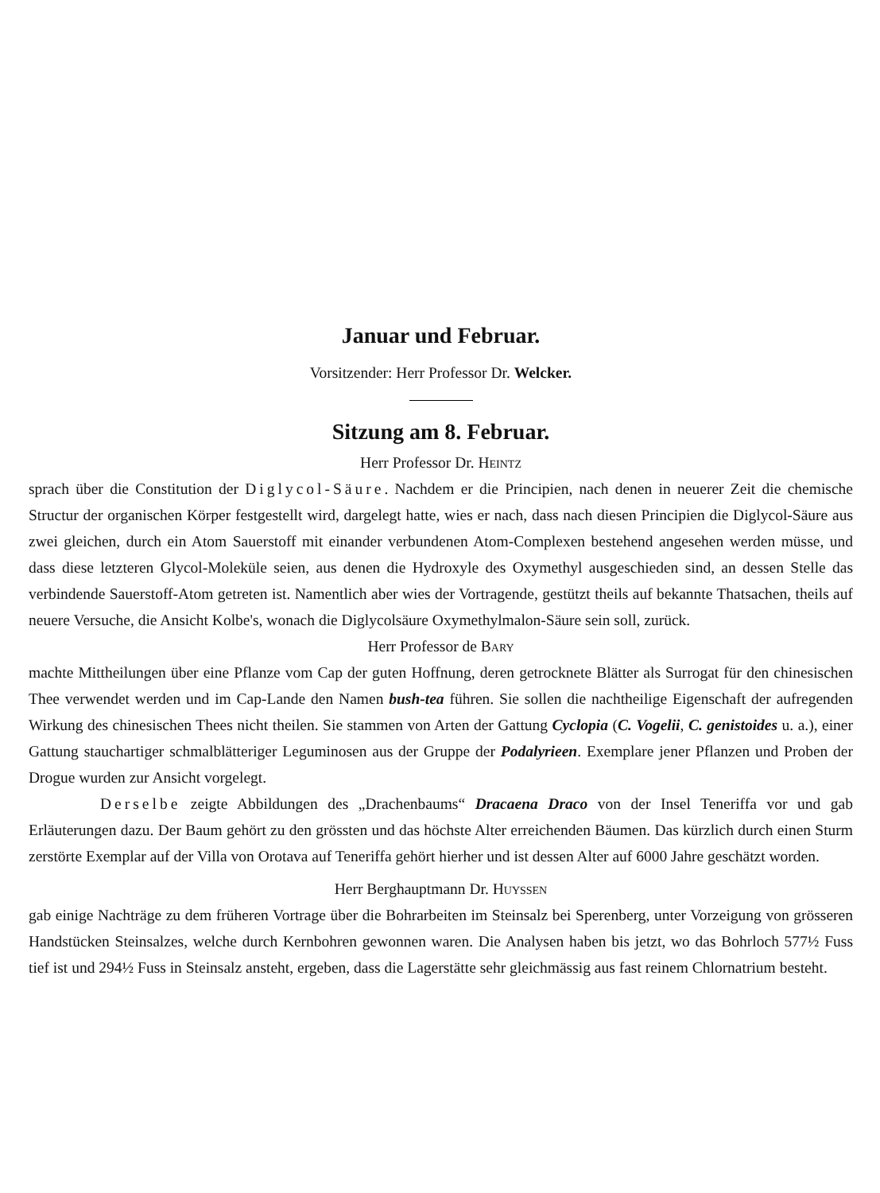Januar und Februar.
Vorsitzender: Herr Professor Dr. Welcker.
Sitzung am 8. Februar.
Herr Professor Dr. Heintz
sprach über die Constitution der Diglycol-Säure. Nachdem er die Principien, nach denen in neuerer Zeit die chemische Structur der organischen Körper festgestellt wird, dargelegt hatte, wies er nach, dass nach diesen Principien die Diglycol-Säure aus zwei gleichen, durch ein Atom Sauerstoff mit einander verbundenen Atom-Complexen bestehend angesehen werden müsse, und dass diese letzteren Glycol-Moleküle seien, aus denen die Hydroxyle des Oxymethyl ausgeschieden sind, an dessen Stelle das verbindende Sauerstoff-Atom getreten ist. Namentlich aber wies der Vortragende, gestützt theils auf bekannte Thatsachen, theils auf neuere Versuche, die Ansicht Kolbe's, wonach die Diglycolsäure Oxymethylmalon-Säure sein soll, zurück.
Herr Professor de Bary
machte Mittheilungen über eine Pflanze vom Cap der guten Hoffnung, deren getrocknete Blätter als Surrogat für den chinesischen Thee verwendet werden und im Cap-Lande den Namen bush-tea führen. Sie sollen die nachtheilige Eigenschaft der aufregenden Wirkung des chinesischen Thees nicht theilen. Sie stammen von Arten der Gattung Cyclopia (C. Vogelii, C. genistoides u. a.), einer Gattung stauchartiger schmalblätteriger Leguminosen aus der Gruppe der Podalyrieen. Exemplare jener Pflanzen und Proben der Drogue wurden zur Ansicht vorgelegt.
Derselbe zeigte Abbildungen des „Drachenbaums“ Dracaena Draco von der Insel Teneriffa vor und gab Erläuterungen dazu. Der Baum gehört zu den grössten und das höchste Alter erreichenden Bäumen. Das kürzlich durch einen Sturm zerstörte Exemplar auf der Villa von Orotava auf Teneriffa gehört hierher und ist dessen Alter auf 6000 Jahre geschätzt worden.
Herr Berghauptmann Dr. Huyssen
gab einige Nachträge zu dem früheren Vortrage über die Bohrarbeiten im Steinsalz bei Sperenberg, unter Vorzeigung von grösseren Handstücken Steinsalzes, welche durch Kernbohren gewonnen waren. Die Analysen haben bis jetzt, wo das Bohrloch 577½ Fuss tief ist und 294½ Fuss in Steinsalz ansteht, ergeben, dass die Lagerstätte sehr gleichmässig aus fast reinem Chlornatrium besteht.